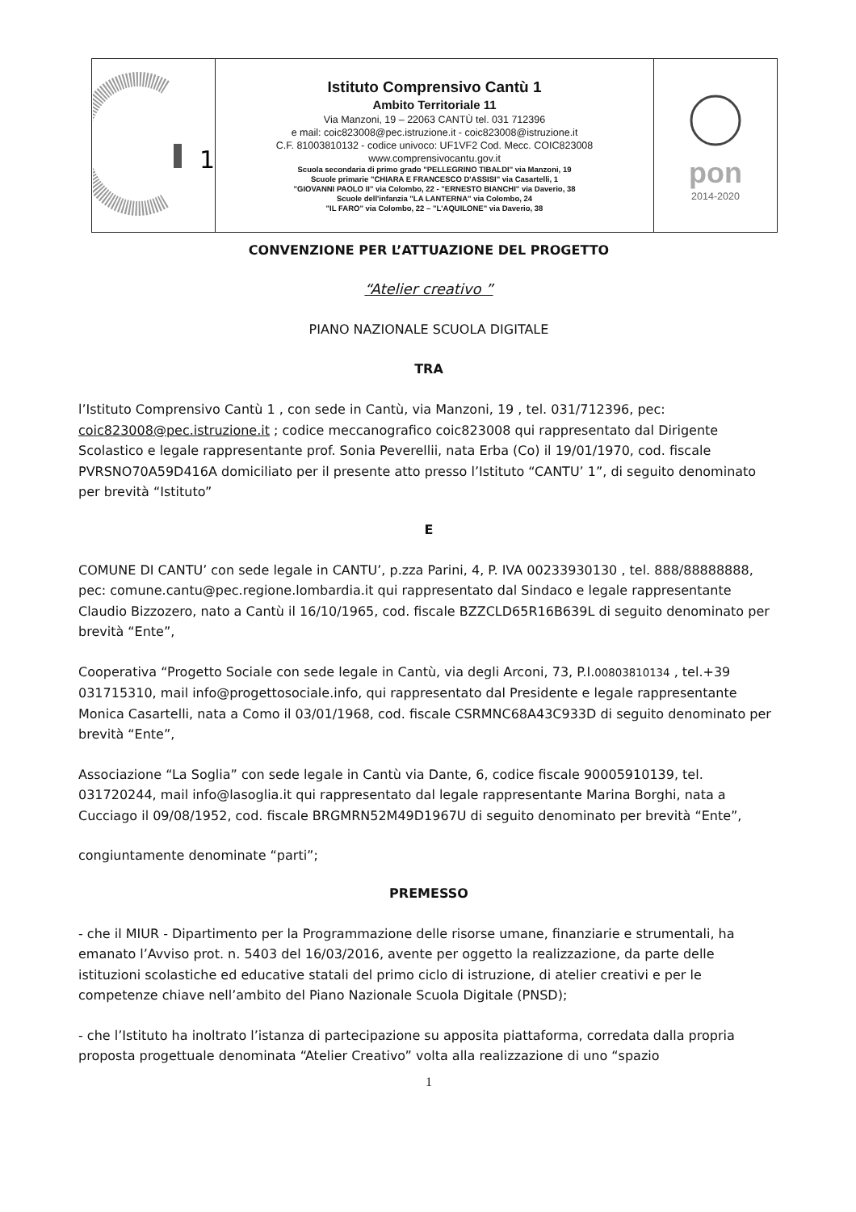| 1 | Istituto Comprensivo Cantù 1 Ambito Territoriale 11 Via Manzoni, 19 – 22063 CANTÙ tel. 031 712396 e mail: coic823008@pec.istruzione.it - coic823008@istruzione.it C.F. 81003810132 - codice univoco: UF1VF2 Cod. Mecc. COIC823008 www.comprensivocantu.gov.it Scuola secondaria di primo grado "PELLEGRINO TIBALDI" via Manzoni, 19 Scuole primarie "CHIARA E FRANCESCO D'ASSISI" via Casartelli, 1 "GIOVANNI PAOLO II" via Colombo, 22 - "ERNESTO BIANCHI" via Daverio, 38 Scuole dell'infanzia "LA LANTERNA" via Colombo, 24 "IL FARO" via Colombo, 22 – "L'AQUILONE" via Daverio, 38 | pon 2014-2020 |
CONVENZIONE PER L’ATTUAZIONE DEL PROGETTO
“Atelier creativo ”
PIANO NAZIONALE SCUOLA DIGITALE
TRA
l’Istituto Comprensivo Cantù 1 , con sede in Cantù, via Manzoni, 19 , tel. 031/712396, pec: coic823008@pec.istruzione.it ; codice meccanografico coic823008 qui rappresentato dal Dirigente Scolastico e legale rappresentante prof. Sonia Peverellii, nata Erba (Co) il 19/01/1970, cod. fiscale PVRSNO70A59D416A domiciliato per il presente atto presso l’Istituto “CANTU’ 1”, di seguito denominato per brevità “Istituto”
E
COMUNE DI CANTU’ con sede legale in CANTU’, p.zza Parini, 4, P. IVA 00233930130 , tel. 888/88888888, pec: comune.cantu@pec.regione.lombardia.it qui rappresentato dal Sindaco e legale rappresentante Claudio Bizzozero, nato a Cantù il 16/10/1965, cod. fiscale BZZCLD65R16B639L di seguito denominato per brevità “Ente”,
Cooperativa “Progetto Sociale con sede legale in Cantù, via degli Arconi, 73, P.I.00803810134 , tel.+39 031715310, mail info@progettosociale.info, qui rappresentato dal Presidente e legale rappresentante Monica Casartelli, nata a Como il 03/01/1968, cod. fiscale CSRMNC68A43C933D di seguito denominato per brevità “Ente”,
Associazione “La Soglia” con sede legale in Cantù via Dante, 6, codice fiscale 90005910139, tel. 031720244, mail info@lasoglia.it qui rappresentato dal legale rappresentante Marina Borghi, nata a Cucciago il 09/08/1952, cod. fiscale BRGMRN52M49D1967U di seguito denominato per brevità “Ente”,
congiuntamente denominate “parti”;
PREMESSO
- che il MIUR - Dipartimento per la Programmazione delle risorse umane, finanziarie e strumentali, ha emanato l’Avviso prot. n. 5403 del 16/03/2016, avente per oggetto la realizzazione, da parte delle istituzioni scolastiche ed educative statali del primo ciclo di istruzione, di atelier creativi e per le competenze chiave nell’ambito del Piano Nazionale Scuola Digitale (PNSD);
- che l’Istituto ha inoltrato l’istanza di partecipazione su apposita piattaforma, corredata dalla propria proposta progettuale denominata “Atelier Creativo” volta alla realizzazione di uno “spazio
1